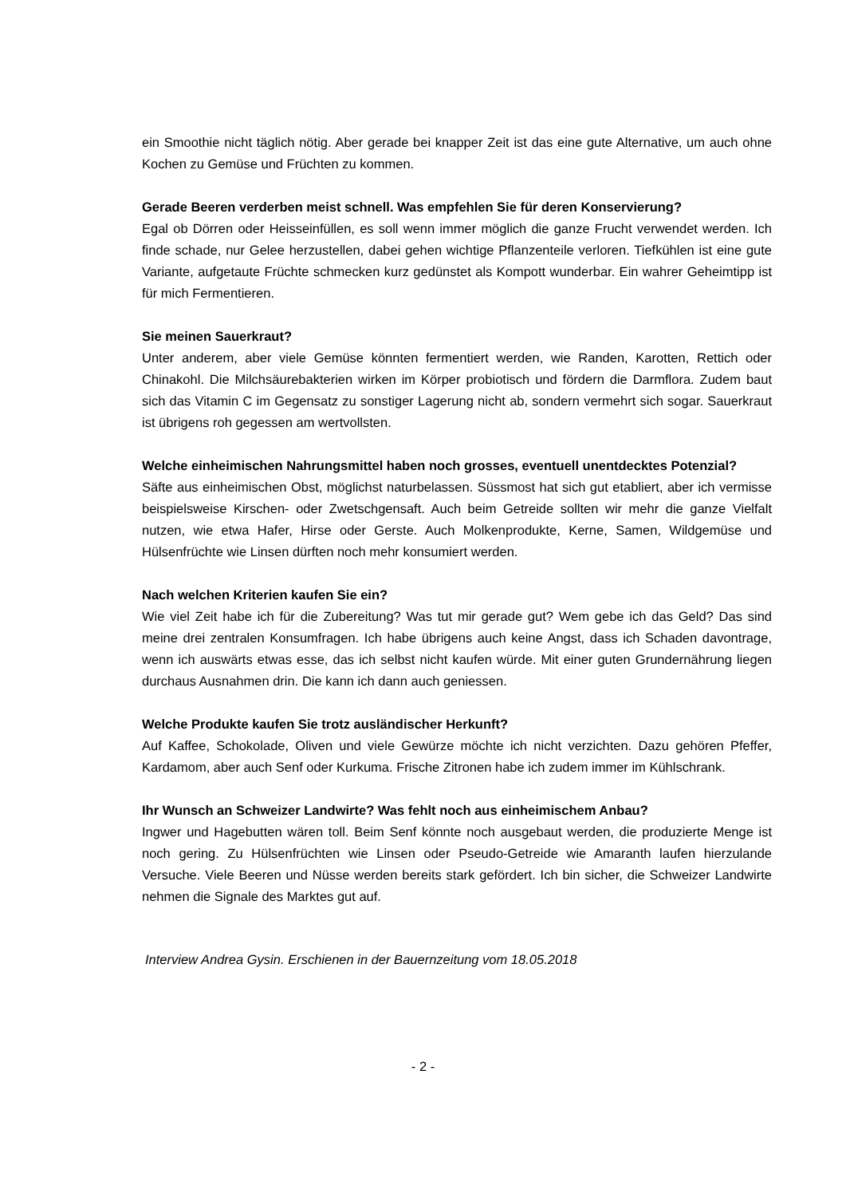ein Smoothie nicht täglich nötig. Aber gerade bei knapper Zeit ist das eine gute Alternative, um auch ohne Kochen zu Gemüse und Früchten zu kommen.
Gerade Beeren verderben meist schnell. Was empfehlen Sie für deren Konservierung?
Egal ob Dörren oder Heisseinfüllen, es soll wenn immer möglich die ganze Frucht verwendet werden. Ich finde schade, nur Gelee herzustellen, dabei gehen wichtige Pflanzenteile verloren. Tiefkühlen ist eine gute Variante, aufgetaute Früchte schmecken kurz gedünstet als Kompott wunderbar. Ein wahrer Geheimtipp ist für mich Fermentieren.
Sie meinen Sauerkraut?
Unter anderem, aber viele Gemüse könnten fermentiert werden, wie Randen, Karotten, Rettich oder Chinakohl. Die Milchsäurebakterien wirken im Körper probiotisch und fördern die Darmflora. Zudem baut sich das Vitamin C im Gegensatz zu sonstiger Lagerung nicht ab, sondern vermehrt sich sogar. Sauerkraut ist übrigens roh gegessen am wertvollsten.
Welche einheimischen Nahrungsmittel haben noch grosses, eventuell unentdecktes Potenzial?
Säfte aus einheimischen Obst, möglichst naturbelassen. Süssmost hat sich gut etabliert, aber ich vermisse beispielsweise Kirschen- oder Zwetschgensaft. Auch beim Getreide sollten wir mehr die ganze Vielfalt nutzen, wie etwa Hafer, Hirse oder Gerste. Auch Molkenprodukte, Kerne, Samen, Wildgemüse und Hülsenfrüchte wie Linsen dürften noch mehr konsumiert werden.
Nach welchen Kriterien kaufen Sie ein?
Wie viel Zeit habe ich für die Zubereitung? Was tut mir gerade gut? Wem gebe ich das Geld? Das sind meine drei zentralen Konsumfragen. Ich habe übrigens auch keine Angst, dass ich Schaden davontrage, wenn ich auswärts etwas esse, das ich selbst nicht kaufen würde. Mit einer guten Grundernährung liegen durchaus Ausnahmen drin. Die kann ich dann auch geniessen.
Welche Produkte kaufen Sie trotz ausländischer Herkunft?
Auf Kaffee, Schokolade, Oliven und viele Gewürze möchte ich nicht verzichten. Dazu gehören Pfeffer, Kardamom, aber auch Senf oder Kurkuma. Frische Zitronen habe ich zudem immer im Kühlschrank.
Ihr Wunsch an Schweizer Landwirte? Was fehlt noch aus einheimischem Anbau?
Ingwer und Hagebutten wären toll. Beim Senf könnte noch ausgebaut werden, die produzierte Menge ist noch gering. Zu Hülsenfrüchten wie Linsen oder Pseudo-Getreide wie Amaranth laufen hierzulande Versuche. Viele Beeren und Nüsse werden bereits stark gefördert. Ich bin sicher, die Schweizer Landwirte nehmen die Signale des Marktes gut auf.
Interview Andrea Gysin. Erschienen in der Bauernzeitung vom 18.05.2018
- 2 -